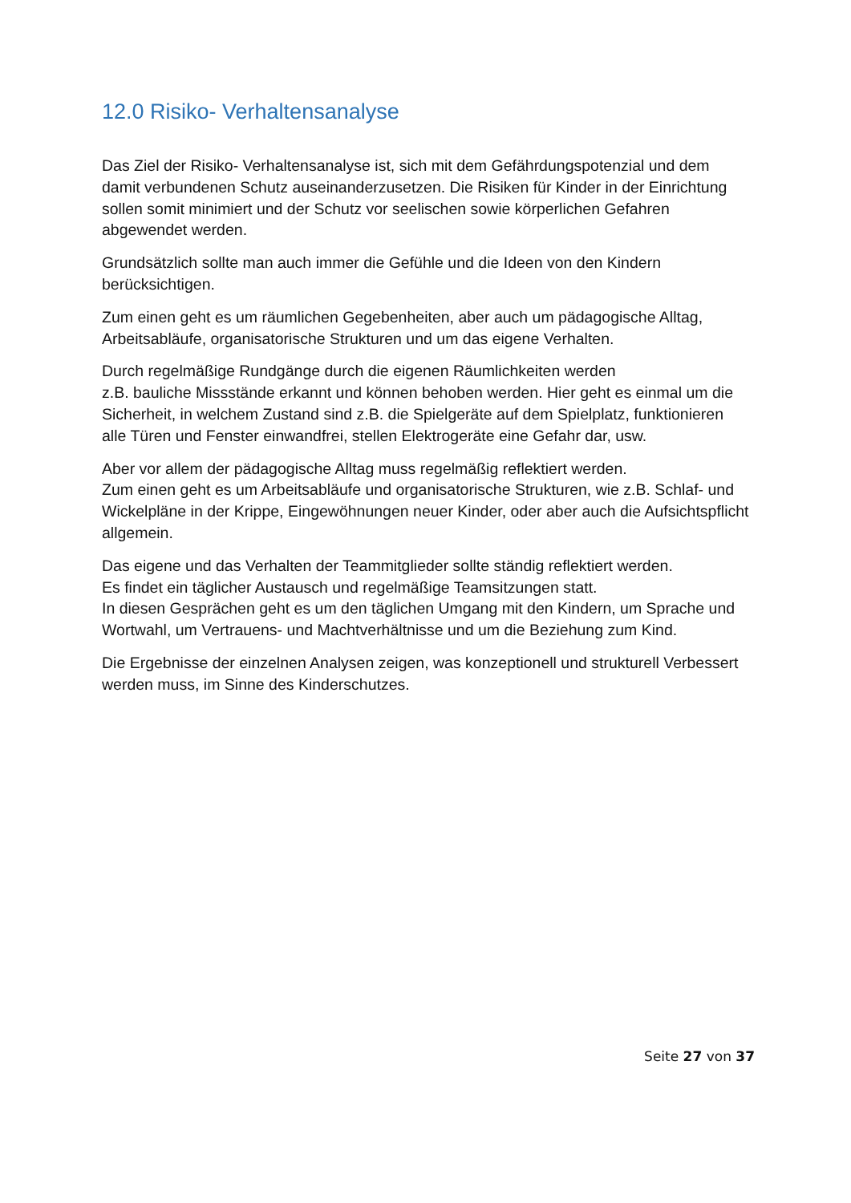12.0 Risiko- Verhaltensanalyse
Das Ziel der Risiko- Verhaltensanalyse ist, sich mit dem Gefährdungspotenzial und dem damit verbundenen Schutz auseinanderzusetzen. Die Risiken für Kinder in der Einrichtung sollen somit minimiert und der Schutz vor seelischen sowie körperlichen Gefahren abgewendet werden.
Grundsätzlich sollte man auch immer die Gefühle und die Ideen von den Kindern berücksichtigen.
Zum einen geht es um räumlichen Gegebenheiten, aber auch um pädagogische Alltag, Arbeitsabläufe, organisatorische Strukturen und um das eigene Verhalten.
Durch regelmäßige Rundgänge durch die eigenen Räumlichkeiten werden
z.B. bauliche Missstände erkannt und können behoben werden. Hier geht es einmal um die Sicherheit, in welchem Zustand sind z.B. die Spielgeräte auf dem Spielplatz, funktionieren alle Türen und Fenster einwandfrei, stellen Elektrogeräte eine Gefahr dar, usw.
Aber vor allem der pädagogische Alltag muss regelmäßig reflektiert werden.
Zum einen geht es um Arbeitsabläufe und organisatorische Strukturen, wie z.B. Schlaf- und Wickelpläne in der Krippe, Eingewöhnungen neuer Kinder, oder aber auch die Aufsichtspflicht allgemein.
Das eigene und das Verhalten der Teammitglieder sollte ständig reflektiert werden.
Es findet ein täglicher Austausch und regelmäßige Teamsitzungen statt.
In diesen Gesprächen geht es um den täglichen Umgang mit den Kindern, um Sprache und Wortwahl, um Vertrauens- und Machtverhältnisse und um die Beziehung zum Kind.
Die Ergebnisse der einzelnen Analysen zeigen, was konzeptionell und strukturell Verbessert werden muss, im Sinne des Kinderschutzes.
Seite 27 von 37